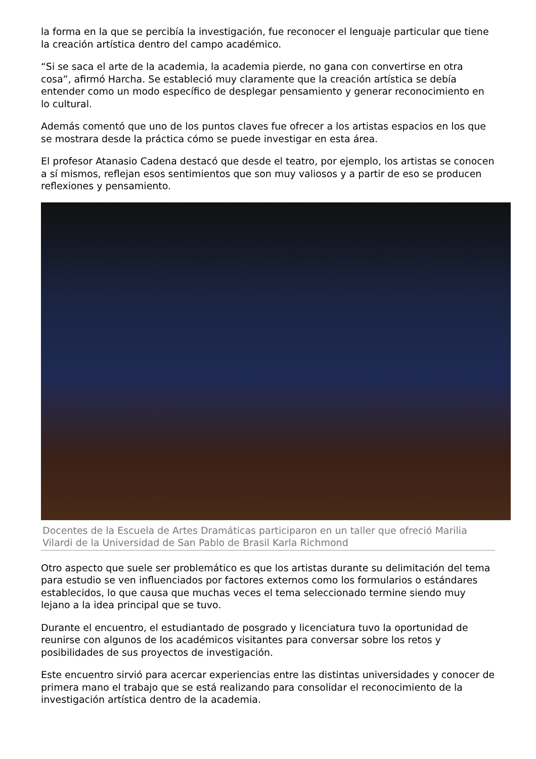la forma en la que se percibía la investigación, fue reconocer el lenguaje particular que tiene la creación artística dentro del campo académico.
“Si se saca el arte de la academia, la academia pierde, no gana con convertirse en otra cosa”, afirmó Harcha. Se estableció muy claramente que la creación artística se debía entender como un modo específico de desplegar pensamiento y generar reconocimiento en lo cultural.
Además comentó que uno de los puntos claves fue ofrecer a los artistas espacios en los que se mostrara desde la práctica cómo se puede investigar en esta área.
El profesor Atanasio Cadena destacó que desde el teatro, por ejemplo, los artistas se conocen a sí mismos, reflejan esos sentimientos que son muy valiosos y a partir de eso se producen reflexiones y pensamiento.
Docentes de la Escuela de Artes Dramáticas participaron en un taller que ofreció Marilia Vilardi de la Universidad de San Pablo de Brasil Karla Richmond
Otro aspecto que suele ser problemático es que los artistas durante su delimitación del tema para estudio se ven influenciados por factores externos como los formularios o estándares establecidos, lo que causa que muchas veces el tema seleccionado termine siendo muy lejano a la idea principal que se tuvo.
Durante el encuentro, el estudiantado de posgrado y licenciatura tuvo la oportunidad de reunirse con algunos de los académicos visitantes para conversar sobre los retos y posibilidades de sus proyectos de investigación.
Este encuentro sirvió para acercar experiencias entre las distintas universidades y conocer de primera mano el trabajo que se está realizando para consolidar el reconocimiento de la investigación artística dentro de la academia.